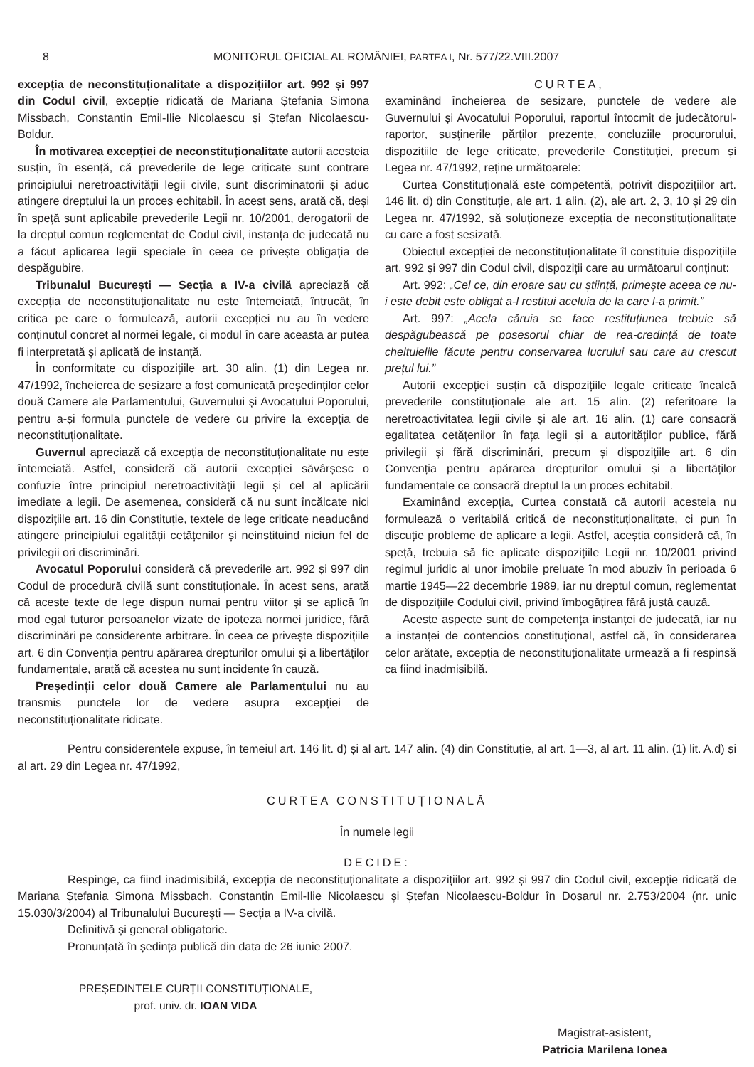8 MONITORUL OFICIAL AL ROMÂNIEI, PARTEA I, Nr. 577/22.VIII.2007
excepția de neconstituționalitate a dispozițiilor art. 992 și 997 din Codul civil, excepție ridicată de Mariana Ștefania Simona Missbach, Constantin Emil-Ilie Nicolaescu și Ștefan Nicolaescu-Boldur.
În motivarea excepției de neconstituționalitate autorii acesteia susțin, în esență, că prevederile de lege criticate sunt contrare principiului neretroactivității legii civile, sunt discriminatorii și aduc atingere dreptului la un proces echitabil. În acest sens, arată că, deși în speță sunt aplicabile prevederile Legii nr. 10/2001, derogatorii de la dreptul comun reglementat de Codul civil, instanța de judecată nu a făcut aplicarea legii speciale în ceea ce privește obligația de despăgubire.
Tribunalul București — Secția a IV-a civilă apreciază că excepția de neconstituționalitate nu este întemeiată, întrucât, în critica pe care o formulează, autorii excepției nu au în vedere conținutul concret al normei legale, ci modul în care aceasta ar putea fi interpretată și aplicată de instanță.
În conformitate cu dispozițiile art. 30 alin. (1) din Legea nr. 47/1992, încheierea de sesizare a fost comunicată președinților celor două Camere ale Parlamentului, Guvernului și Avocatului Poporului, pentru a-și formula punctele de vedere cu privire la excepția de neconstituționalitate.
Guvernul apreciază că excepția de neconstituționalitate nu este întemeiată. Astfel, consideră că autorii excepției săvârșesc o confuzie între principiul neretroactivității legii și cel al aplicării imediate a legii. De asemenea, consideră că nu sunt încălcate nici dispozițiile art. 16 din Constituție, textele de lege criticate neaducând atingere principiului egalității cetățenilor și neinstituind niciun fel de privilegii ori discriminări.
Avocatul Poporului consideră că prevederile art. 992 și 997 din Codul de procedură civilă sunt constituționale. În acest sens, arată că aceste texte de lege dispun numai pentru viitor și se aplică în mod egal tuturor persoanelor vizate de ipoteza normei juridice, fără discriminări pe considerente arbitrare. În ceea ce privește dispozițiile art. 6 din Convenția pentru apărarea drepturilor omului și a libertăților fundamentale, arată că acestea nu sunt incidente în cauză.
Președinții celor două Camere ale Parlamentului nu au transmis punctele lor de vedere asupra excepției de neconstituționalitate ridicate.
CURTEA,
examinând încheierea de sesizare, punctele de vedere ale Guvernului și Avocatului Poporului, raportul întocmit de judecătorul-raportor, susținerile părților prezente, concluziile procurorului, dispozițiile de lege criticate, prevederile Constituției, precum și Legea nr. 47/1992, reține următoarele:
Curtea Constituțională este competentă, potrivit dispozițiilor art. 146 lit. d) din Constituție, ale art. 1 alin. (2), ale art. 2, 3, 10 și 29 din Legea nr. 47/1992, să soluționeze excepția de neconstituționalitate cu care a fost sesizată.
Obiectul excepției de neconstituționalitate îl constituie dispozițiile art. 992 și 997 din Codul civil, dispoziții care au următoarul conținut:
Art. 992: „Cel ce, din eroare sau cu știință, primește aceea ce nu-i este debit este obligat a-l restitui aceluia de la care l-a primit.”
Art. 997: „Acela căruia se face restituțiunea trebuie să despăgubească pe posesorul chiar de rea-credință de toate cheltuielile făcute pentru conservarea lucrului sau care au crescut prețul lui.”
Autorii excepției susțin că dispozițiile legale criticate încalcă prevederile constituționale ale art. 15 alin. (2) referitoare la neretroactivitatea legii civile și ale art. 16 alin. (1) care consacră egalitatea cetățenilor în fața legii și a autorităților publice, fără privilegii și fără discriminări, precum și dispozițiile art. 6 din Convenția pentru apărarea drepturilor omului și a libertăților fundamentale ce consacră dreptul la un proces echitabil.
Examinând excepția, Curtea constată că autorii acesteia nu formulează o veritabilă critică de neconstituționalitate, ci pun în discuție probleme de aplicare a legii. Astfel, aceștia consideră că, în speță, trebuia să fie aplicate dispozițiile Legii nr. 10/2001 privind regimul juridic al unor imobile preluate în mod abuziv în perioada 6 martie 1945—22 decembrie 1989, iar nu dreptul comun, reglementat de dispozițiile Codului civil, privind îmbogățirea fără justă cauză.
Aceste aspecte sunt de competența instanței de judecată, iar nu a instanței de contencios constituțional, astfel că, în considerarea celor arătate, excepția de neconstituționalitate urmează a fi respinsă ca fiind inadmisibilă.
Pentru considerentele expuse, în temeiul art. 146 lit. d) și al art. 147 alin. (4) din Constituție, al art. 1—3, al art. 11 alin. (1) lit. A.d) și al art. 29 din Legea nr. 47/1992,
CURTEA CONSTITUȚIONALĂ
În numele legii
DECIDE:
Respinge, ca fiind inadmisibilă, excepția de neconstituționalitate a dispozițiilor art. 992 și 997 din Codul civil, excepție ridicată de Mariana Ștefania Simona Missbach, Constantin Emil-Ilie Nicolaescu și Ștefan Nicolaescu-Boldur în Dosarul nr. 2.753/2004 (nr. unic 15.030/3/2004) al Tribunalului București — Secția a IV-a civilă.
Definitivă și general obligatorie.
Pronunțată în ședința publică din data de 26 iunie 2007.
PREȘEDINTELE CURȚII CONSTITUȚIONALE,
prof. univ. dr. IOAN VIDA
Magistrat-asistent,
Patricia Marilena Ionea